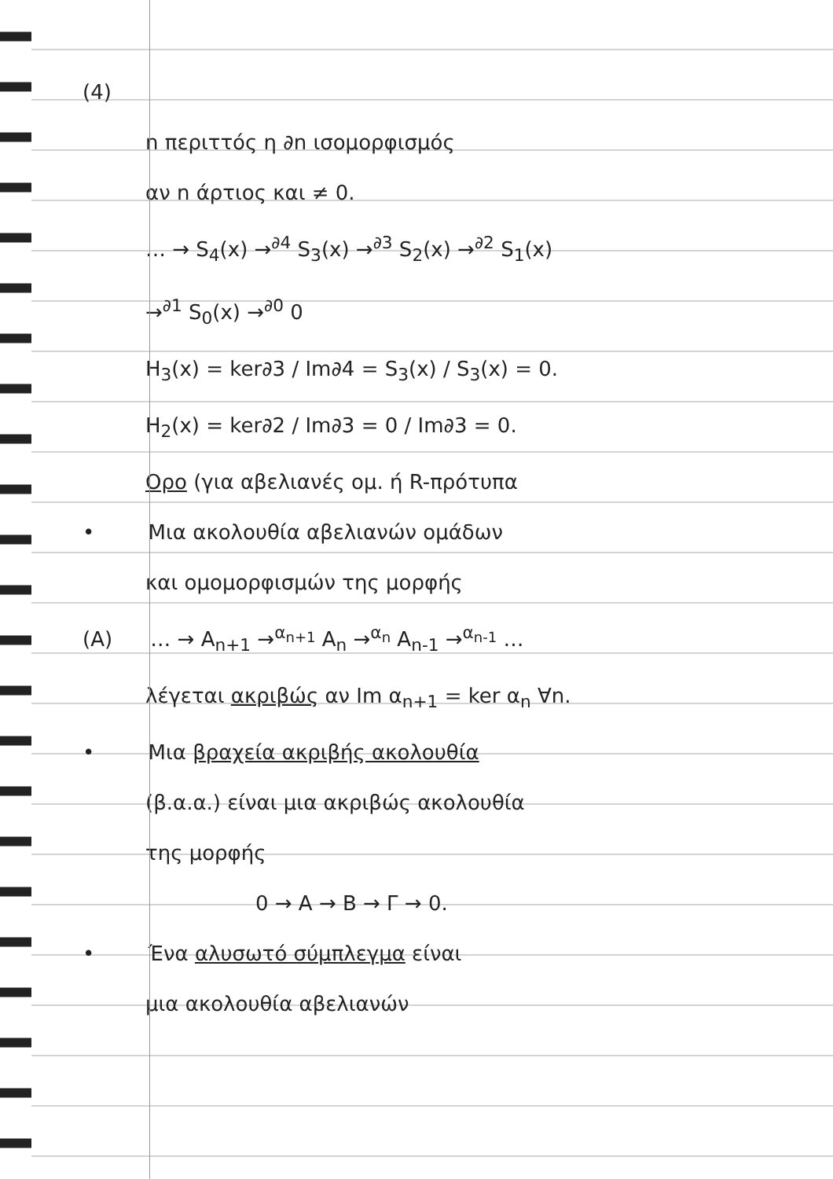(4)
n περιττός η ∂n ισομορφισμός
αν n άρτιος και ≠ 0.
… → S<sub>4</sub>(x) →<sup>∂4</sup> S<sub>3</sub>(x) →<sup>∂3</sup> S<sub>2</sub>(x) →<sup>∂2</sup> S<sub>1</sub>(x)
→<sup>∂1</sup> S<sub>0</sub>(x) →<sup>∂0</sup> 0
H<sub>3</sub>(x) = ker∂3 / Im∂4 = S<sub>3</sub>(x) / S<sub>3</sub>(x) = 0.
H<sub>2</sub>(x) = ker∂2 / Im∂3 = 0 / Im∂3 = 0.
Ορο (για αβελιανές ομ. ή R-πρότυπα
• Μια ακολουθία αβελιανών ομάδων
και ομομορφισμών της μορφής
(A) … → A<sub>n+1</sub> →<sup>α<sub>n+1</sub></sup> A<sub>n</sub> →<sup>α<sub>n</sub></sup> A<sub>n-1</sub> →<sup>α<sub>n-1</sub></sup> …
λέγεται ακριβώς αν Im α<sub>n+1</sub> = ker α<sub>n</sub> ∀n.
• Μια βραχεία ακριβής ακολουθία
(β.α.α.) είναι μια ακριβώς ακολουθία
της μορφής
0 → A → B → Γ → 0.
• Ένα αλυσωτό σύμπλεγμα είναι
μια ακολουθία αβελιανών